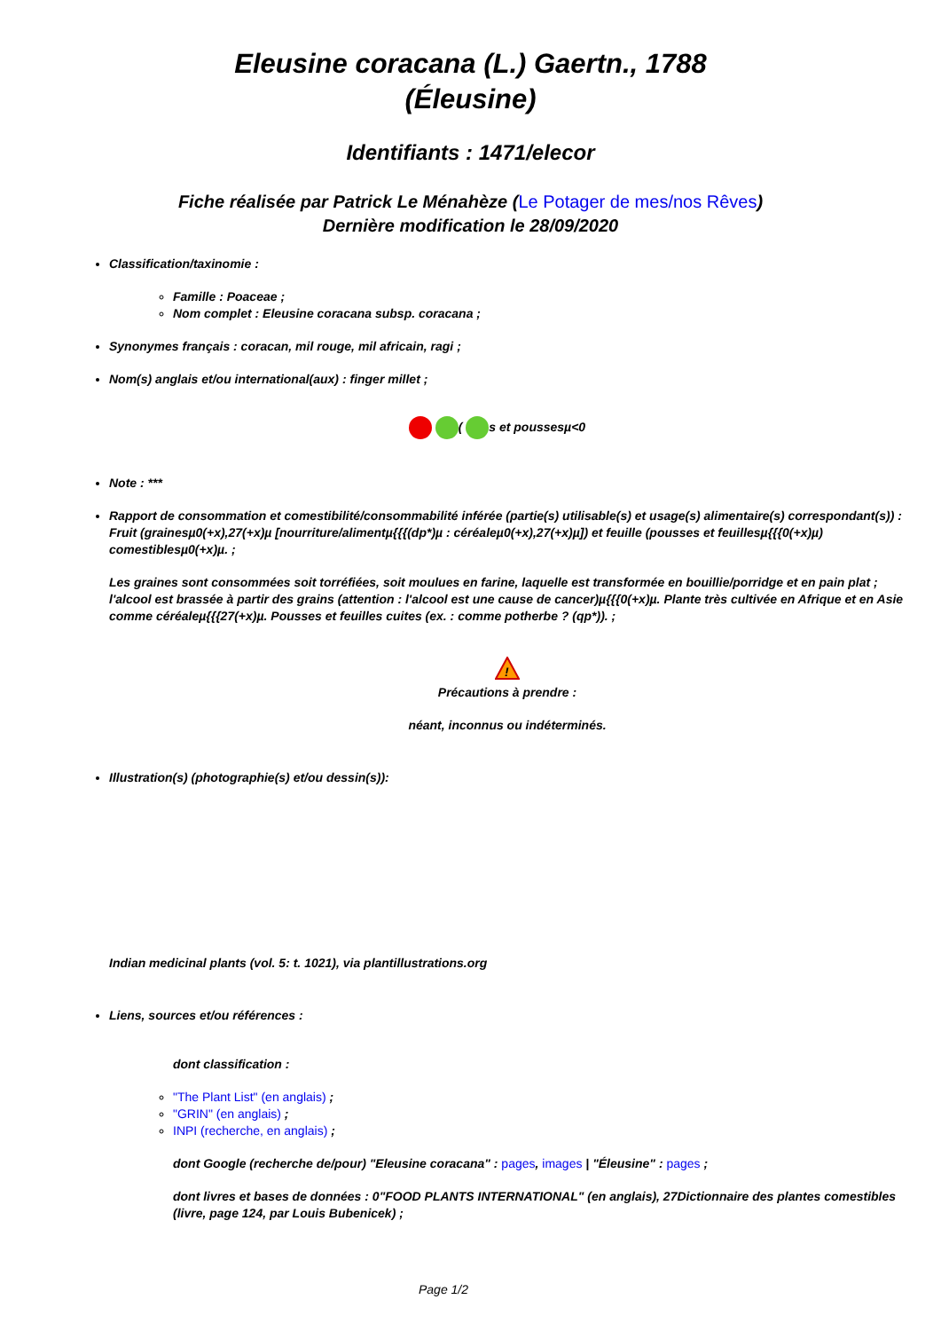Eleusine coracana (L.) Gaertn., 1788
(Éleusine)
Identifiants : 1471/elecor
Fiche réalisée par Patrick Le Ménahèze (Le Potager de mes/nos Rêves)
Dernière modification le 28/09/2020
Classification/taxinomie :
Famille : Poaceae ;
Nom complet : Eleusine coracana subsp. coracana ;
Synonymes français : coracan, mil rouge, mil africain, ragi ;
Nom(s) anglais et/ou international(aux) : finger millet ;
( s et poussesµ<0
Note : ***
Rapport de consommation et comestibilité/consommabilité inférée (partie(s) utilisable(s) et usage(s) alimentaire(s) correspondant(s)) : Fruit (grainesµ0(+x),27(+x)µ [nourriture/alimentµ{{{(dp*)µ : céréaleµ0(+x),27(+x)µ]) et feuille (pousses et feuillesµ{{{0(+x)µ) comestiblesµ0(+x)µ. ;
Les graines sont consommées soit torréfiées, soit moulues en farine, laquelle est transformée en bouillie/porridge et en pain plat ; l'alcool est brassée à partir des grains (attention : l'alcool est une cause de cancer)µ{{{0(+x)µ. Plante très cultivée en Afrique et en Asie comme céréaleµ{{{27(+x)µ. Pousses et feuilles cuites (ex. : comme potherbe ? (qp*)). ;
!
Précautions à prendre :
néant, inconnus ou indéterminés.
Illustration(s) (photographie(s) et/ou dessin(s)):
Indian medicinal plants (vol. 5: t. 1021), via plantillustrations.org
Liens, sources et/ou références :
dont classification :
"The Plant List" (en anglais) ;
"GRIN" (en anglais) ;
INPI (recherche, en anglais) ;
dont Google (recherche de/pour) "Eleusine coracana" : pages, images | "Éleusine" : pages ;
dont livres et bases de données : 0"FOOD PLANTS INTERNATIONAL" (en anglais), 27Dictionnaire des plantes comestibles (livre, page 124, par Louis Bubenicek) ;
Page 1/2